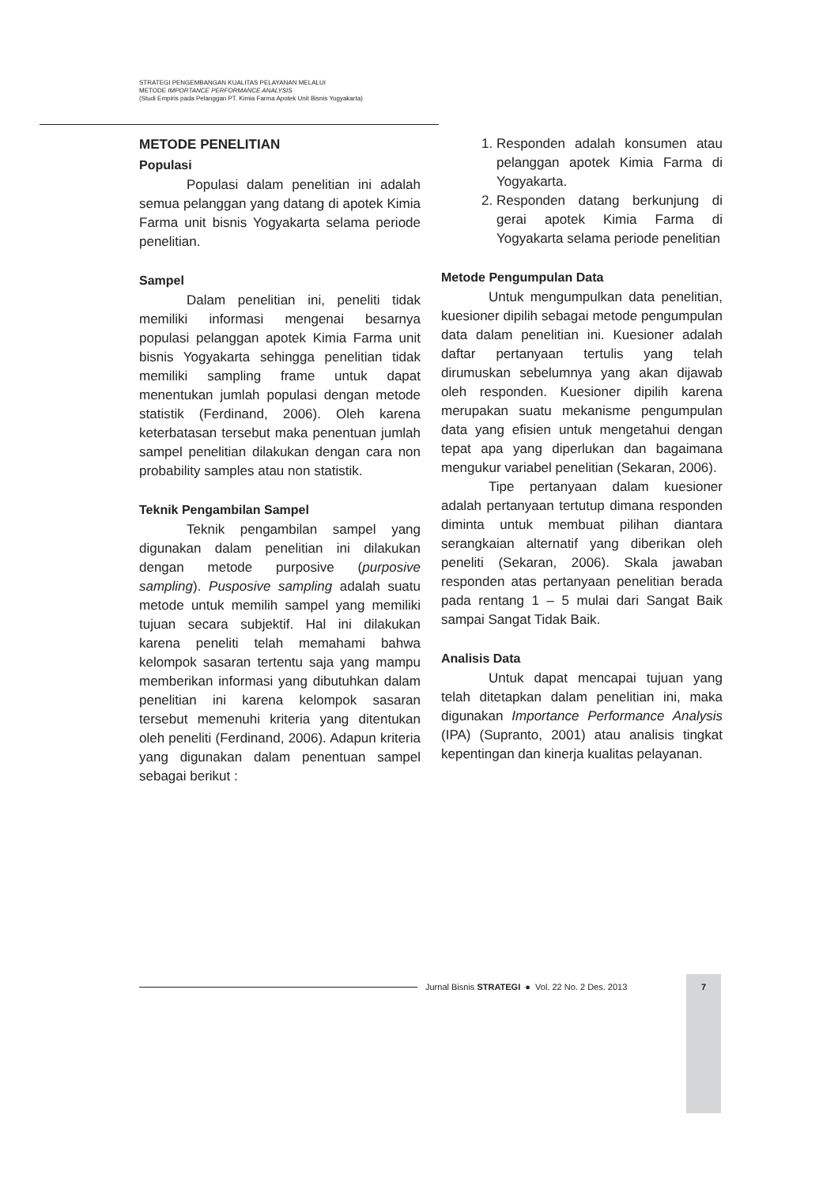STRATEGI PENGEMBANGAN KUALITAS PELAYANAN MELALUI
METODE IMPORTANCE PERFORMANCE ANALYSIS
(Studi Empiris pada Pelanggan PT. Kimia Farma Apotek Unit Bisnis Yogyakarta)
METODE PENELITIAN
Populasi
Populasi dalam penelitian ini adalah semua pelanggan yang datang di apotek Kimia Farma unit bisnis Yogyakarta selama periode penelitian.
Sampel
Dalam penelitian ini, peneliti tidak memiliki informasi mengenai besarnya populasi pelanggan apotek Kimia Farma unit bisnis Yogyakarta sehingga penelitian tidak memiliki sampling frame untuk dapat menentukan jumlah populasi dengan metode statistik (Ferdinand, 2006). Oleh karena keterbatasan tersebut maka penentuan jumlah sampel penelitian dilakukan dengan cara non probability samples atau non statistik.
Teknik Pengambilan Sampel
Teknik pengambilan sampel yang digunakan dalam penelitian ini dilakukan dengan metode purposive (purposive sampling). Pusposive sampling adalah suatu metode untuk memilih sampel yang memiliki tujuan secara subjektif. Hal ini dilakukan karena peneliti telah memahami bahwa kelompok sasaran tertentu saja yang mampu memberikan informasi yang dibutuhkan dalam penelitian ini karena kelompok sasaran tersebut memenuhi kriteria yang ditentukan oleh peneliti (Ferdinand, 2006). Adapun kriteria yang digunakan dalam penentuan sampel sebagai berikut :
1. Responden adalah konsumen atau pelanggan apotek Kimia Farma di Yogyakarta.
2. Responden datang berkunjung di gerai apotek Kimia Farma di Yogyakarta selama periode penelitian
Metode Pengumpulan Data
Untuk mengumpulkan data penelitian, kuesioner dipilih sebagai metode pengumpulan data dalam penelitian ini. Kuesioner adalah daftar pertanyaan tertulis yang telah dirumuskan sebelumnya yang akan dijawab oleh responden. Kuesioner dipilih karena merupakan suatu mekanisme pengumpulan data yang efisien untuk mengetahui dengan tepat apa yang diperlukan dan bagaimana mengukur variabel penelitian (Sekaran, 2006).
Tipe pertanyaan dalam kuesioner adalah pertanyaan tertutup dimana responden diminta untuk membuat pilihan diantara serangkaian alternatif yang diberikan oleh peneliti (Sekaran, 2006). Skala jawaban responden atas pertanyaan penelitian berada pada rentang 1 – 5 mulai dari Sangat Baik sampai Sangat Tidak Baik.
Analisis Data
Untuk dapat mencapai tujuan yang telah ditetapkan dalam penelitian ini, maka digunakan Importance Performance Analysis (IPA) (Supranto, 2001) atau analisis tingkat kepentingan dan kinerja kualitas pelayanan.
Jurnal Bisnis STRATEGI ● Vol. 22 No. 2 Des. 2013
7